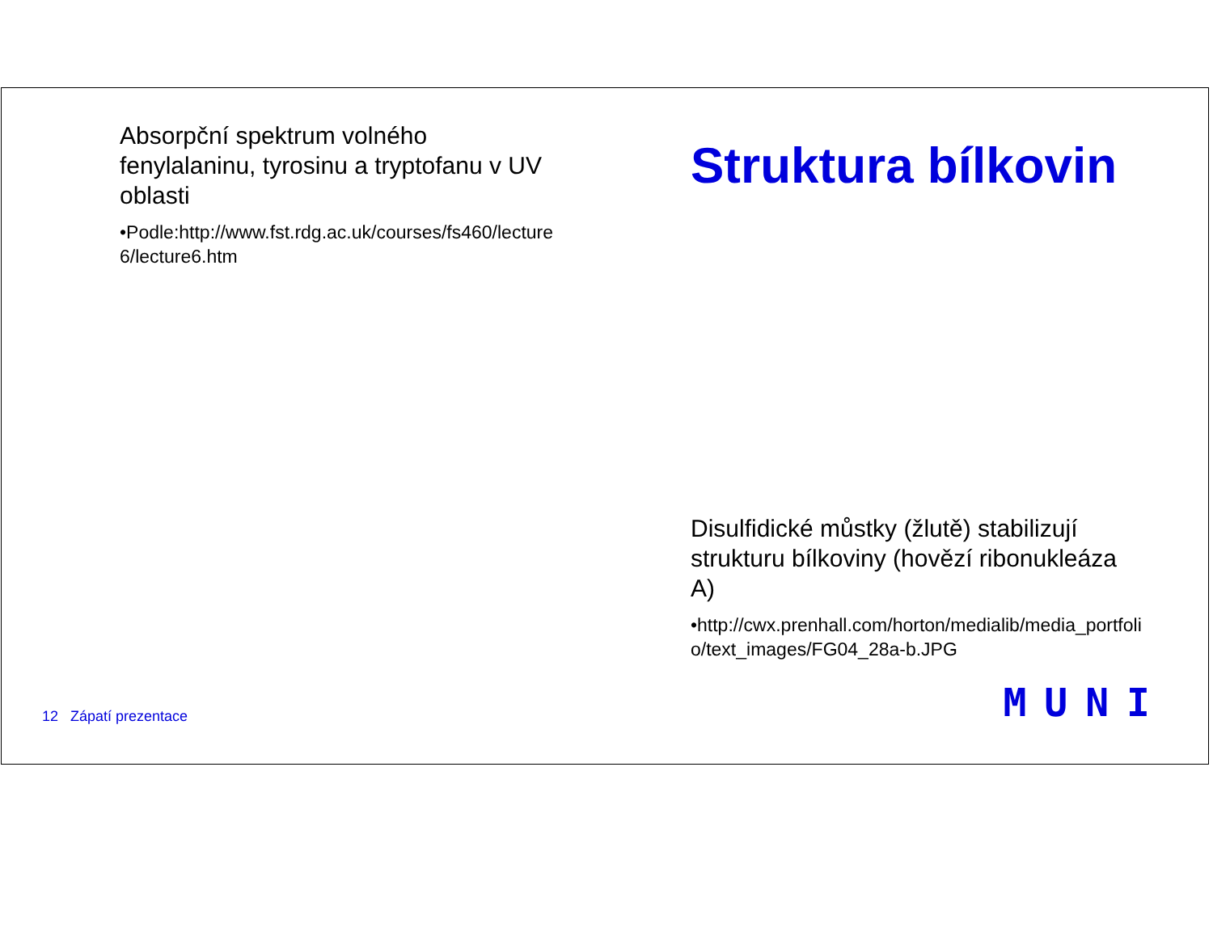Absorpční spektrum volného fenylalaninu, tyrosinu a tryptofanu v UV oblasti
•Podle:http://www.fst.rdg.ac.uk/courses/fs460/lecture6/lecture6.htm
Struktura bílkovin
Disulfidické můstky (žlutě) stabilizují strukturu bílkoviny (hovězí ribonukleáza A)
•http://cwx.prenhall.com/horton/medialib/media_portfolio/text_images/FG04_28a-b.JPG
12 Zápatí prezentace MUNI